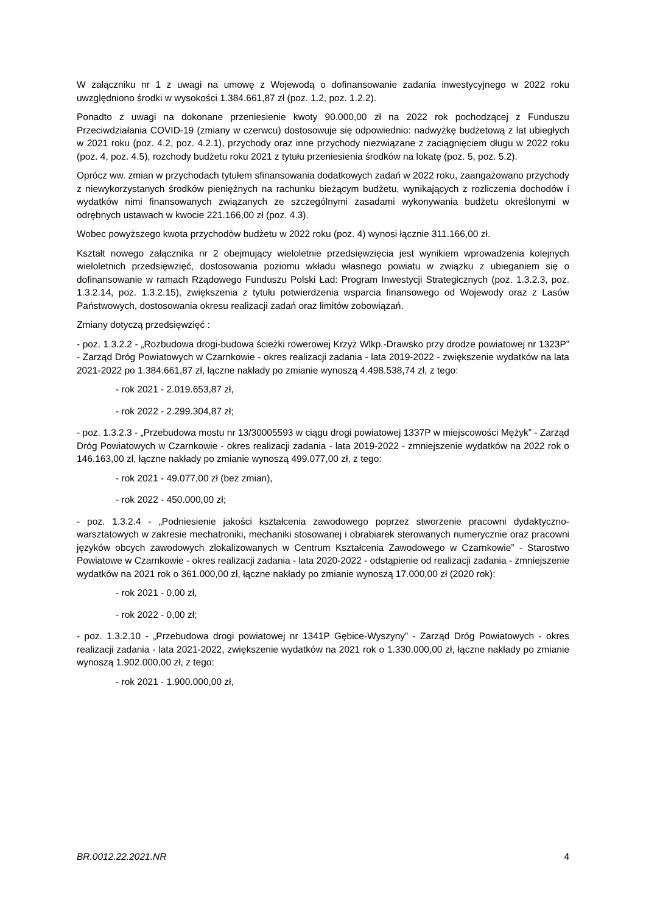W załączniku nr 1 z uwagi na umowę z Wojewodą o dofinansowanie zadania inwestycyjnego w 2022 roku uwzględniono środki w wysokości 1.384.661,87 zł (poz. 1.2, poz. 1.2.2).
Ponadto z uwagi na dokonane przeniesienie kwoty 90.000,00 zł na 2022 rok pochodzącej z Funduszu Przeciwdziałania COVID-19 (zmiany w czerwcu) dostosowuje się odpowiednio: nadwyżkę budżetową z lat ubiegłych w 2021 roku (poz. 4.2, poz. 4.2.1), przychody oraz inne przychody niezwiązane z zaciągnięciem długu w 2022 roku (poz. 4, poz. 4.5), rozchody budżetu roku 2021 z tytułu przeniesienia środków na lokatę (poz. 5, poz. 5.2).
Oprócz ww. zmian w przychodach tytułem sfinansowania dodatkowych zadań w 2022 roku, zaangażowano przychody z niewykorzystanych środków pieniężnych na rachunku bieżącym budżetu, wynikających z rozliczenia dochodów i wydatków nimi finansowanych związanych ze szczególnymi zasadami wykonywania budżetu określonymi w odrębnych ustawach w kwocie 221.166,00 zł (poz. 4.3).
Wobec powyższego kwota przychodów budżetu w 2022 roku (poz. 4) wynosi łącznie 311.166,00 zł.
Kształt nowego załącznika nr 2 obejmujący wieloletnie przedsięwzięcia jest wynikiem wprowadzenia kolejnych wieloletnich przedsięwzięć, dostosowania poziomu wkładu własnego powiatu w związku z ubieganiem się o dofinansowanie w ramach Rządowego Funduszu Polski Ład: Program Inwestycji Strategicznych (poz. 1.3.2.3, poz. 1.3.2.14, poz. 1.3.2.15), zwiększenia z tytułu potwierdzenia wsparcia finansowego od Wojewody oraz z Lasów Państwowych, dostosowania okresu realizacji zadań oraz limitów zobowiązań.
Zmiany dotyczą przedsięwzięć :
- poz. 1.3.2.2 - „Rozbudowa drogi-budowa ścieżki rowerowej Krzyż Wlkp.-Drawsko przy drodze powiatowej nr 1323P” - Zarząd Dróg Powiatowych w Czarnkowie - okres realizacji zadania - lata 2019-2022 - zwiększenie wydatków na lata 2021-2022 po 1.384.661,87 zł, łączne nakłady po zmianie wynoszą 4.498.538,74 zł, z tego:
- rok 2021 - 2.019.653,87 zł,
- rok 2022 - 2.299.304,87 zł;
- poz. 1.3.2.3 - „Przebudowa mostu nr 13/30005593 w ciągu drogi powiatowej 1337P w miejscowości Mężyk” - Zarząd Dróg Powiatowych w Czarnkowie - okres realizacji zadania - lata 2019-2022 - zmniejszenie wydatków na 2022 rok o 146.163,00 zł, łączne nakłady po zmianie wynoszą 499.077,00 zł, z tego:
- rok 2021 - 49.077,00 zł (bez zmian),
- rok 2022 - 450.000,00 zł;
- poz. 1.3.2.4 - „Podniesienie jakości kształcenia zawodowego poprzez stworzenie pracowni dydaktyczno-warsztatowych w zakresie mechatroniki, mechaniki stosowanej i obrabiarek sterowanych numerycznie oraz pracowni języków obcych zawodowych zlokalizowanych w Centrum Kształcenia Zawodowego w Czarnkowie” - Starostwo Powiatowe w Czarnkowie - okres realizacji zadania - lata 2020-2022 - odstąpienie od realizacji zadania - zmniejszenie wydatków na 2021 rok o 361.000,00 zł, łączne nakłady po zmianie wynoszą 17.000,00 zł (2020 rok):
- rok 2021 - 0,00 zł,
- rok 2022 - 0,00 zł;
- poz. 1.3.2.10 - „Przebudowa drogi powiatowej nr 1341P Gębice-Wyszyny” - Zarząd Dróg Powiatowych - okres realizacji zadania - lata 2021-2022, zwiększenie wydatków na 2021 rok o 1.330.000,00 zł, łączne nakłady po zmianie wynoszą 1.902.000,00 zł, z tego:
- rok 2021 - 1.900.000,00 zł,
BR.0012.22.2021.NR 4